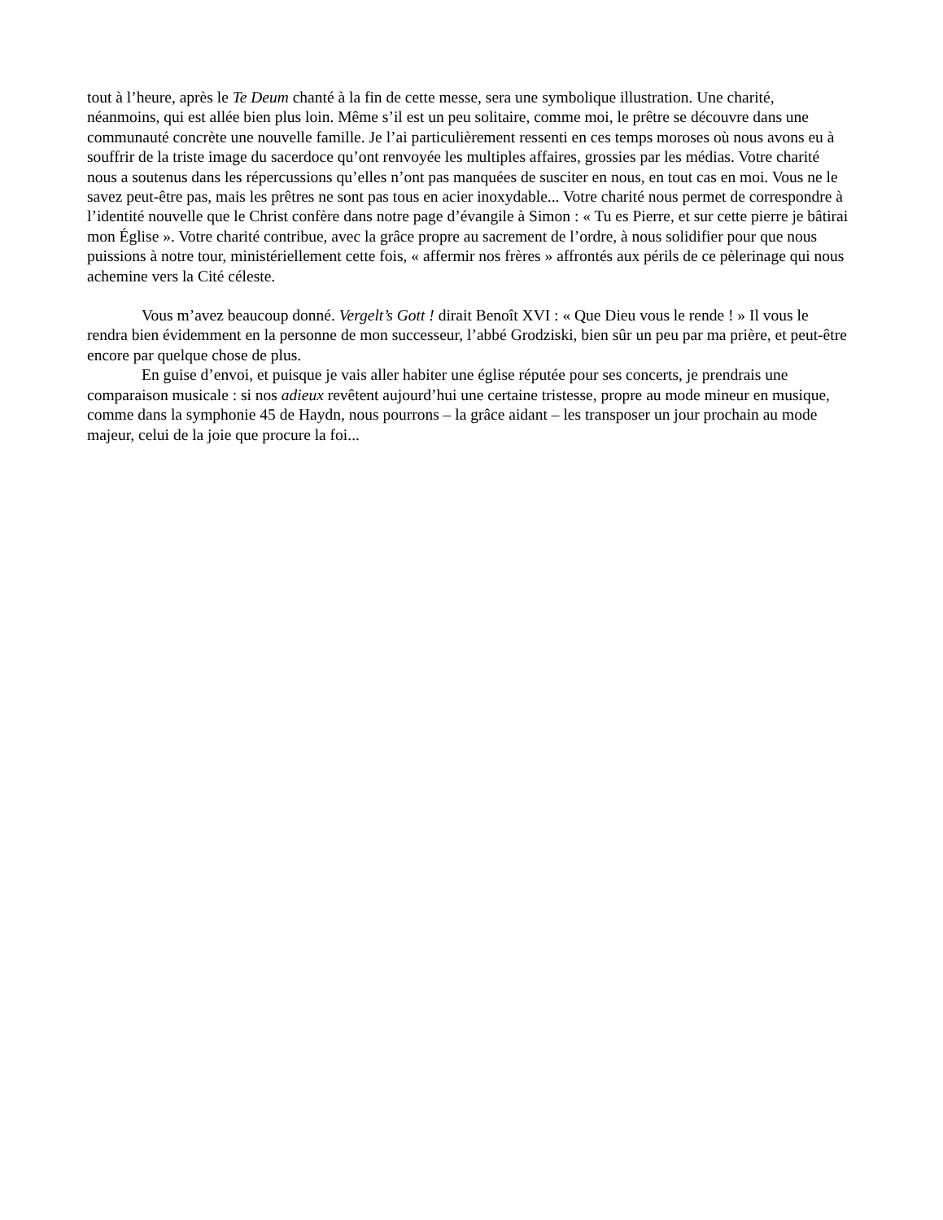tout à l’heure, après le Te Deum chanté à la fin de cette messe, sera une symbolique illustration. Une charité, néanmoins, qui est allée bien plus loin. Même s’il est un peu solitaire, comme moi, le prêtre se découvre dans une communauté concrète une nouvelle famille. Je l’ai particulièrement ressenti en ces temps moroses où nous avons eu à souffrir de la triste image du sacerdoce qu’ont renvoyée les multiples affaires, grossies par les médias. Votre charité nous a soutenus dans les répercussions qu’elles n’ont pas manquées de susciter en nous, en tout cas en moi. Vous ne le savez peut-être pas, mais les prêtres ne sont pas tous en acier inoxydable... Votre charité nous permet de correspondre à l’identité nouvelle que le Christ confère dans notre page d’évangile à Simon : « Tu es Pierre, et sur cette pierre je bâtirai mon Église ». Votre charité contribue, avec la grâce propre au sacrement de l’ordre, à nous solidifier pour que nous puissions à notre tour, ministériellement cette fois, « affermir nos frères » affrontés aux périls de ce pèlerinage qui nous achemine vers la Cité céleste.
Vous m’avez beaucoup donné. Vergelt’s Gott ! dirait Benoît XVI : « Que Dieu vous le rende ! » Il vous le rendra bien évidemment en la personne de mon successeur, l’abbé Grodziski, bien sûr un peu par ma prière, et peut-être encore par quelque chose de plus.
En guise d’envoi, et puisque je vais aller habiter une église réputée pour ses concerts, je prendrais une comparaison musicale : si nos adieux revêtent aujourd’hui une certaine tristesse, propre au mode mineur en musique, comme dans la symphonie 45 de Haydn, nous pourrons – la grâce aidant – les transposer un jour prochain au mode majeur, celui de la joie que procure la foi...